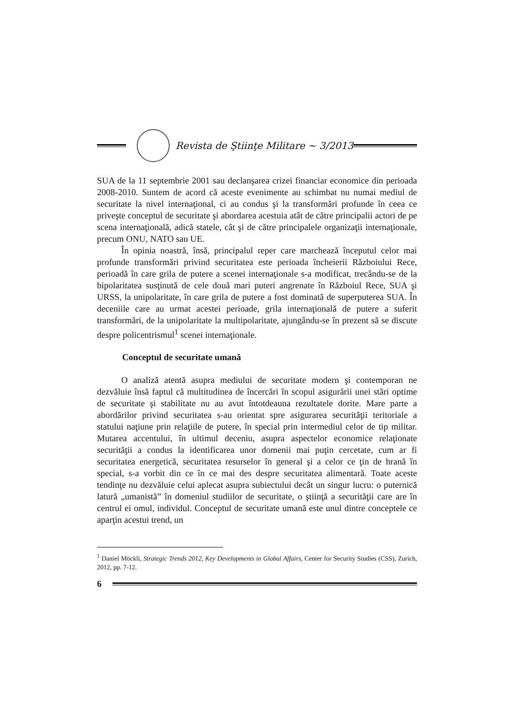Revista de Ştiinţe Militare ~ 3/2013
SUA de la 11 septembrie 2001 sau declanşarea crizei financiar economice din perioada 2008-2010. Suntem de acord că aceste evenimente au schimbat nu numai mediul de securitate la nivel internaţional, ci au condus şi la transformări profunde în ceea ce priveşte conceptul de securitate şi abordarea acestuia atât de către principalii actori de pe scena internaţională, adică statele, cât şi de către principalele organizaţii internaţionale, precum ONU, NATO sau UE.
În opinia noastră, însă, principalul reper care marchează începutul celor mai profunde transformări privind securitatea este perioada încheierii Războiului Rece, perioadă în care grila de putere a scenei internaţionale s-a modificat, trecându-se de la bipolaritatea susţinută de cele două mari puteri angrenate în Războiul Rece, SUA şi URSS, la unipolaritate, în care grila de putere a fost dominată de superputerea SUA. În deceniile care au urmat acestei perioade, grila internaţională de putere a suferit transformări, de la unipolaritate la multipolaritate, ajungându-se în prezent să se discute despre policentrismul<sup>1</sup> scenei internaţionale.
Conceptul de securitate umană
O analiză atentă asupra mediului de securitate modern şi contemporan ne dezvăluie însă faptul că multitudinea de încercări în scopul asigurării unei stări optime de securitate şi stabilitate nu au avut întotdeauna rezultatele dorite. Mare parte a abordărilor privind securitatea s-au orientat spre asigurarea securităţii teritoriale a statului naţiune prin relaţiile de putere, în special prin intermediul celor de tip militar. Mutarea accentului, în ultimul deceniu, asupra aspectelor economice relaţionate securităţii a condus la identificarea unor domenii mai puţin cercetate, cum ar fi securitatea energetică, securitatea resurselor în general şi a celor ce ţin de hrană în special, s-a vorbit din ce în ce mai des despre securitatea alimentară. Toate aceste tendinţe nu dezvăluie celui aplecat asupra subiectului decât un singur lucru: o puternică latură „umanistă” în domeniul studiilor de securitate, o ştiinţă a securităţii care are în centrul ei omul, individul. Conceptul de securitate umană este unul dintre conceptele ce aparţin acestui trend, un
<sup>1</sup> Daniel Möckli, Strategic Trends 2012, Key Developments in Global Affairs, Center for Security Studies (CSS), Zurich, 2012, pp. 7-12.
6